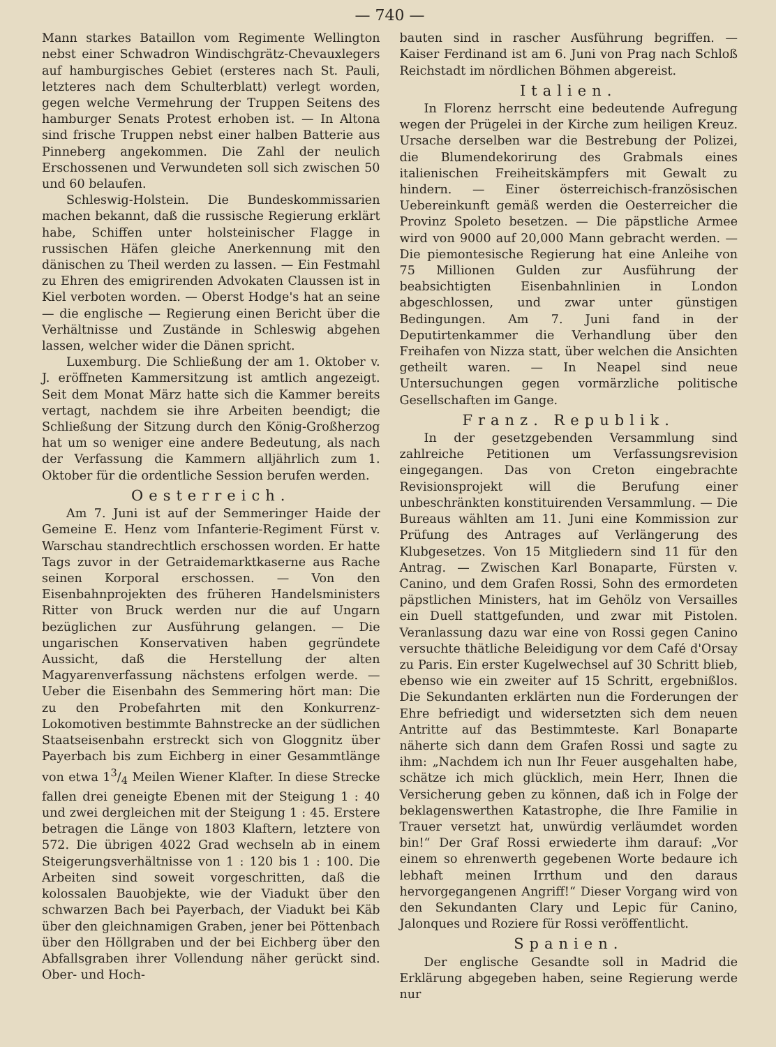— 740 —
Mann starkes Bataillon vom Regimente Wellington nebst einer Schwadron Windischgrätz-Chevauxlegers auf hamburgisches Gebiet (ersteres nach St. Pauli, letzteres nach dem Schulterblatt) verlegt worden, gegen welche Vermehrung der Truppen Seitens des hamburger Senats Protest erhoben ist. — In Altona sind frische Truppen nebst einer halben Batterie aus Pinneberg angekommen. Die Zahl der neulich Erschossenen und Verwundeten soll sich zwischen 50 und 60 belaufen.
Schleswig-Holstein. Die Bundeskommissarien machen bekannt, daß die russische Regierung erklärt habe, Schiffen unter holsteinischer Flagge in russischen Häfen gleiche Anerkennung mit den dänischen zu Theil werden zu lassen. — Ein Festmahl zu Ehren des emigrirenden Advokaten Claussen ist in Kiel verboten worden. — Oberst Hodge's hat an seine — die englische — Regierung einen Bericht über die Verhältnisse und Zustände in Schleswig abgehen lassen, welcher wider die Dänen spricht.
Luxemburg. Die Schließung der am 1. Oktober v. J. eröffneten Kammersitzung ist amtlich angezeigt. Seit dem Monat März hatte sich die Kammer bereits vertagt, nachdem sie ihre Arbeiten beendigt; die Schließung der Sitzung durch den König-Großherzog hat um so weniger eine andere Bedeutung, als nach der Verfassung die Kammern alljährlich zum 1. Oktober für die ordentliche Session berufen werden.
Oesterreich.
Am 7. Juni ist auf der Semmeringer Haide der Gemeine E. Henz vom Infanterie-Regiment Fürst v. Warschau standrechtlich erschossen worden. Er hatte Tags zuvor in der Getraidemarktkaserne aus Rache seinen Korporal erschossen. — Von den Eisenbahnprojekten des früheren Handelsministers Ritter von Bruck werden nur die auf Ungarn bezüglichen zur Ausführung gelangen. — Die ungarischen Konservativen haben gegründete Aussicht, daß die Herstellung der alten Magyarenverfassung nächstens erfolgen werde. — Ueber die Eisenbahn des Semmering hört man: Die zu den Probefahrten mit den Konkurrenz-Lokomotiven bestimmte Bahnstrecke an der südlichen Staatseisenbahn erstreckt sich von Gloggnitz über Payerbach bis zum Eichberg in einer Gesammtlänge von etwa 13/4 Meilen Wiener Klafter. In diese Strecke fallen drei geneigte Ebenen mit der Steigung 1 : 40 und zwei dergleichen mit der Steigung 1 : 45. Erstere betragen die Länge von 1803 Klaftern, letztere von 572. Die übrigen 4022 Grad wechseln ab in einem Steigerungsverhältnisse von 1 : 120 bis 1 : 100. Die Arbeiten sind soweit vorgeschritten, daß die kolossalen Bauobjekte, wie der Viadukt über den schwarzen Bach bei Payerbach, der Viadukt bei Käb über den gleichnamigen Graben, jener bei Pöttenbach über den Höllgraben und der bei Eichberg über den Abfallsgraben ihrer Vollendung näher gerückt sind. Ober- und Hoch-
bauten sind in rascher Ausführung begriffen. — Kaiser Ferdinand ist am 6. Juni von Prag nach Schloß Reichstadt im nördlichen Böhmen abgereist.
Italien.
In Florenz herrscht eine bedeutende Aufregung wegen der Prügelei in der Kirche zum heiligen Kreuz. Ursache derselben war die Bestrebung der Polizei, die Blumendekorirung des Grabmals eines italienischen Freiheitskämpfers mit Gewalt zu hindern. — Einer österreichisch-französischen Uebereinkunft gemäß werden die Oesterreicher die Provinz Spoleto besetzen. — Die päpstliche Armee wird von 9000 auf 20,000 Mann gebracht werden. — Die piemontesische Regierung hat eine Anleihe von 75 Millionen Gulden zur Ausführung der beabsichtigten Eisenbahnlinien in London abgeschlossen, und zwar unter günstigen Bedingungen. Am 7. Juni fand in der Deputirtenkammer die Verhandlung über den Freihafen von Nizza statt, über welchen die Ansichten getheilt waren. — In Neapel sind neue Untersuchungen gegen vormärzliche politische Gesellschaften im Gange.
Franz. Republik.
In der gesetzgebenden Versammlung sind zahlreiche Petitionen um Verfassungsrevision eingegangen. Das von Creton eingebrachte Revisionsprojekt will die Berufung einer unbeschränkten konstituirenden Versammlung. — Die Bureaus wählten am 11. Juni eine Kommission zur Prüfung des Antrages auf Verlängerung des Klubgesetzes. Von 15 Mitgliedern sind 11 für den Antrag. — Zwischen Karl Bonaparte, Fürsten v. Canino, und dem Grafen Rossi, Sohn des ermordeten päpstlichen Ministers, hat im Gehölz von Versailles ein Duell stattgefunden, und zwar mit Pistolen. Veranlassung dazu war eine von Rossi gegen Canino versuchte thätliche Beleidigung vor dem Café d'Orsay zu Paris. Ein erster Kugelwechsel auf 30 Schritt blieb, ebenso wie ein zweiter auf 15 Schritt, ergebnißlos. Die Sekundanten erklärten nun die Forderungen der Ehre befriedigt und widersetzten sich dem neuen Antritte auf das Bestimmteste. Karl Bonaparte näherte sich dann dem Grafen Rossi und sagte zu ihm: „Nachdem ich nun Ihr Feuer ausgehalten habe, schätze ich mich glücklich, mein Herr, Ihnen die Versicherung geben zu können, daß ich in Folge der beklagenswerthen Katastrophe, die Ihre Familie in Trauer versetzt hat, unwürdig verläumdet worden bin!“ Der Graf Rossi erwiederte ihm darauf: „Vor einem so ehrenwerth gegebenen Worte bedaure ich lebhaft meinen Irrthum und den daraus hervorgegangenen Angriff!“ Dieser Vorgang wird von den Sekundanten Clary und Lepic für Canino, Jalonques und Roziere für Rossi veröffentlicht.
Spanien.
Der englische Gesandte soll in Madrid die Erklärung abgegeben haben, seine Regierung werde nur